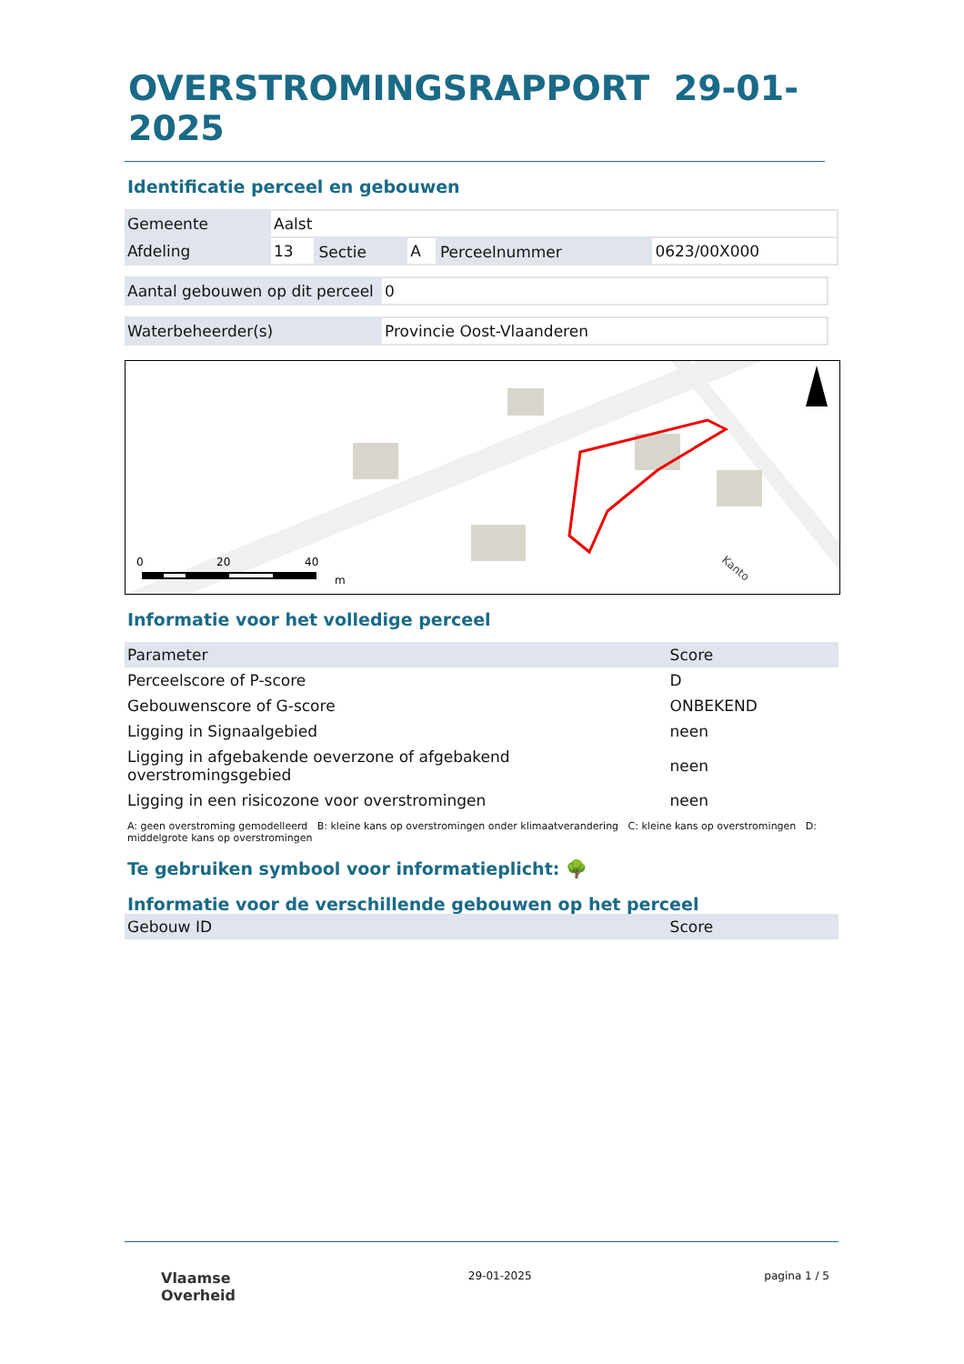OVERSTROMINGSRAPPORT 29-01-2025
Identificatie perceel en gebouwen
| Gemeente | Aalst | | | | |
| Afdeling | 13 | Sectie | A | Perceelnummer | 0623/00X000 |
| Aantal gebouwen op dit perceel | 0 |
| Waterbeheerder(s) | Provincie Oost-Vlaanderen |
0
20
40
m
Kanto
Informatie voor het volledige perceel
| Parameter | Score |
| --- | --- |
| Perceelscore of P-score | D |
| Gebouwenscore of G-score | ONBEKEND |
| Ligging in Signaalgebied | neen |
| Ligging in afgebakende oeverzone of afgebakend overstromingsgebied | neen |
| Ligging in een risicozone voor overstromingen | neen |
A: geen overstroming gemodelleerd B: kleine kans op overstromingen onder klimaatverandering C: kleine kans op overstromingen D: middelgrote kans op overstromingen
Te gebruiken symbool voor informatieplicht: 🌳
Informatie voor de verschillende gebouwen op het perceel
| Gebouw ID | Score |
| --- | --- |
Vlaamse
Overheid
29-01-2025 pagina 1 / 5